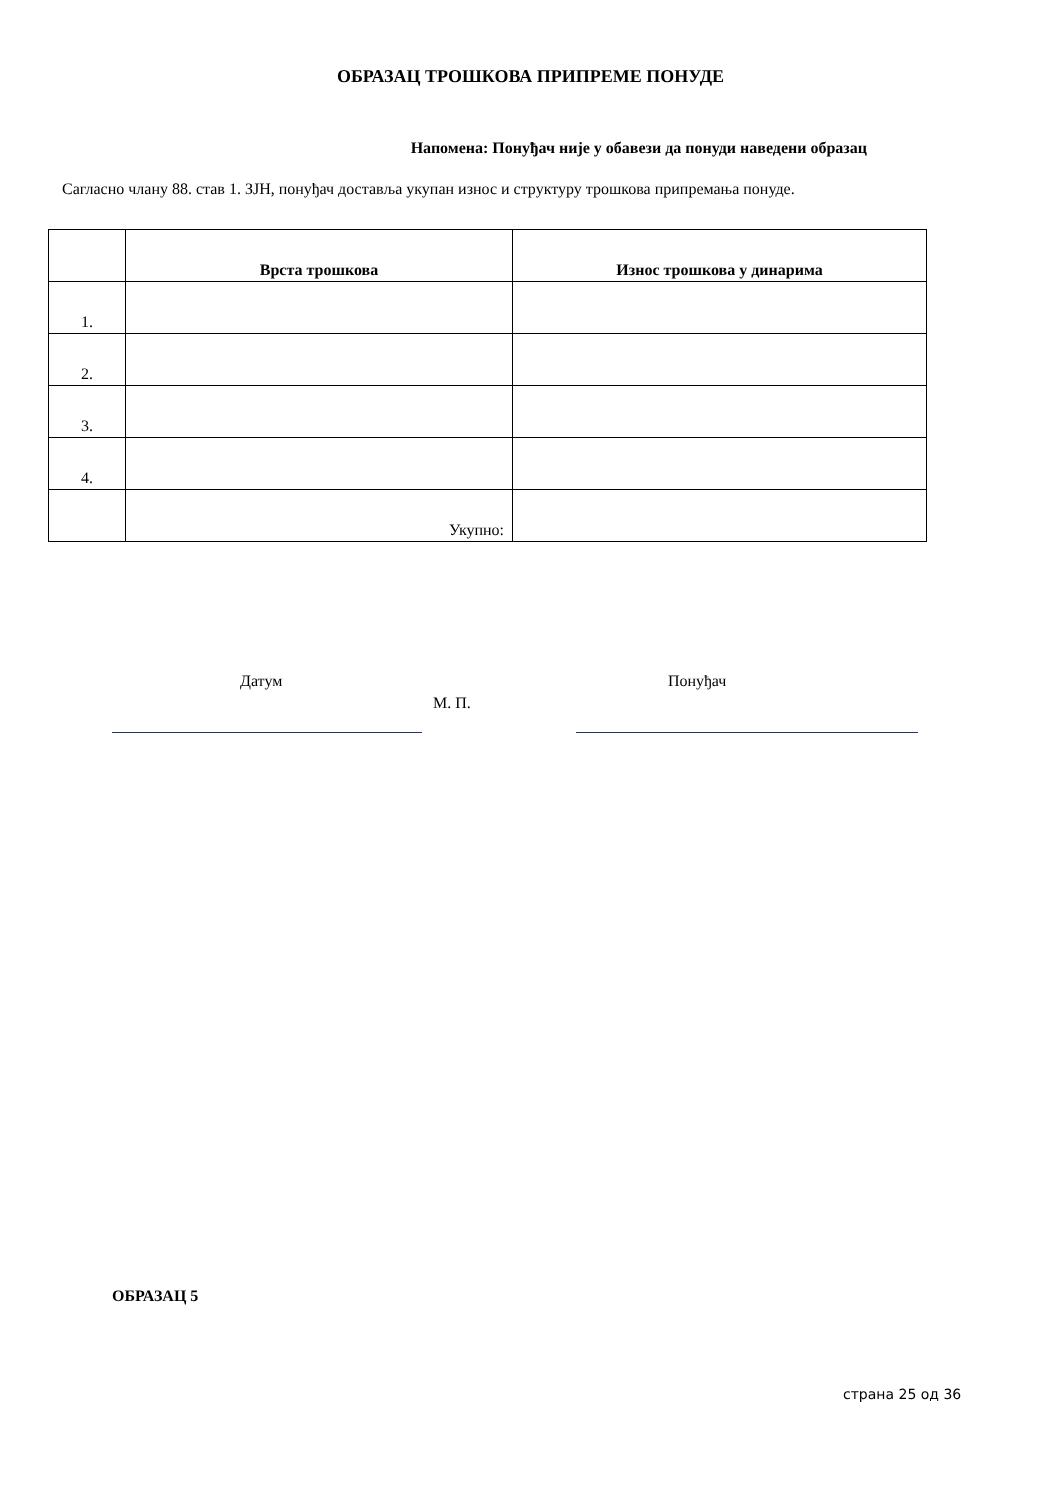ОБРАЗАЦ ТРОШКОВА ПРИПРЕМЕ ПОНУДЕ
Напомена: Понуђач није у обавези да понуди наведени образац
Сагласно члану 88. став 1. ЗЈН, понуђач доставља укупан износ и структуру трошкова припремања понуде.
| | Врста трошкова | Износ трошкова у динарима |
| --- | --- | --- |
| 1. | | |
| 2. | | |
| 3. | | |
| 4. | | |
| | Укупно: | |
Датум Понуђач
М. П.
ОБРАЗАЦ 5
страна 25 од 36